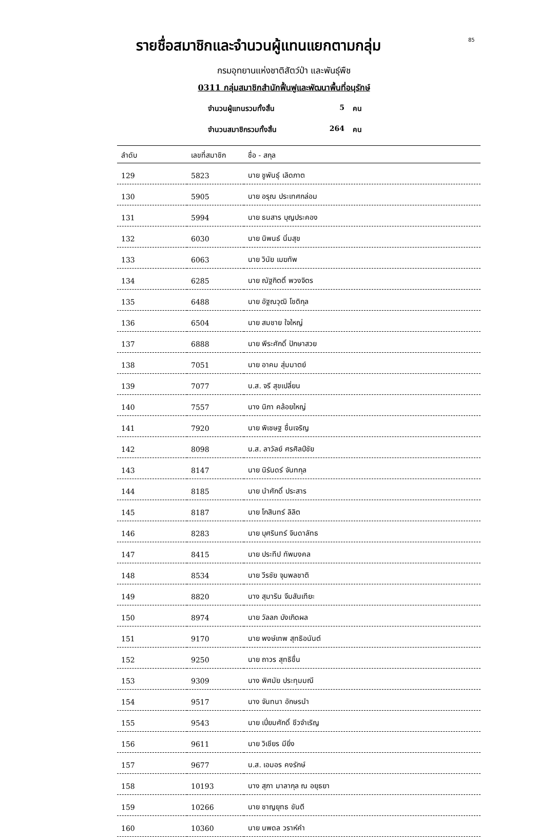85
รายชื่อสมาชิกและจำนวนผู้แทนแยกตามกลุ่ม
กรมอุทยานแห่งชาติสัตว์ป่า และพันธุ์พืช
0311 กลุ่มสมาชิกสำนักฟื้นฟูและพัฒนาพื้นที่อนุรักษ์
จำนวนผู้แทนรวมทั้งสิ้น 5 คน
จำนวนสมาชิกรวมทั้งสิ้น 264 คน
| ลำดับ | เลขที่สมาชิก | ชื่อ - สกุล |
| --- | --- | --- |
| 129 | 5823 | นาย ชูพันธุ์ เลิดภาต |
| 130 | 5905 | นาย อรุณ ประเทศกล่อม |
| 131 | 5994 | นาย ธนสาร บุญประคอง |
| 132 | 6030 | นาย นิพนธ์ นิ่มสุข |
| 133 | 6063 | นาย วินัย เมฆทัพ |
| 134 | 6285 | นาย ณัฐกิตติ์ พวงจิตร |
| 135 | 6488 | นาย อัฐณวุฒิ โชติกุล |
| 136 | 6504 | นาย สมชาย ใจใหญ่ |
| 137 | 6888 | นาย พีระศักดิ์ ปักษาสวย |
| 138 | 7051 | นาย อาคม สุ่มมาตย์ |
| 139 | 7077 | น.ส. จรี สุขเปลี่ยน |
| 140 | 7557 | นาง นิภา คล้อยใหญ่ |
| 141 | 7920 | นาย พิเชษฐ ชื่นเจริญ |
| 142 | 8098 | น.ส. ลาวัลย์ ศรศิลป์ชัย |
| 143 | 8147 | นาย นิรันดร์ จันทกุล |
| 144 | 8185 | นาย นำศักดิ์ ประสาร |
| 145 | 8187 | นาย โกสินทร์ ลิลิต |
| 146 | 8283 | นาย บุศรินทร์ จินดาลัทธ |
| 147 | 8415 | นาย ประทีป ทัพมงคล |
| 148 | 8534 | นาย วีรชัย จุมพลชาติ |
| 149 | 8820 | นาง สุมาริน จึมสันเทียะ |
| 150 | 8974 | นาย วัลลภ บังเกิดผล |
| 151 | 9170 | นาย พงษ์เทพ สุทธิอนันต์ |
| 152 | 9250 | นาย ถาวร สุทธิชื่น |
| 153 | 9309 | นาง พิศมัย ประทุมมณี |
| 154 | 9517 | นาง จันทนา อักษรนำ |
| 155 | 9543 | นาย เปี่ยมศักดิ์ ชีวจำเริญ |
| 156 | 9611 | นาย วิเชียร มียิ่ง |
| 157 | 9677 | น.ส. เอมอร คงรักษ์ |
| 158 | 10193 | นาง สุภา มาลากุล ณ อยุธยา |
| 159 | 10266 | นาย ชาญยุทธ ขันตี |
| 160 | 10360 | นาย นพดล วราห์คำ |